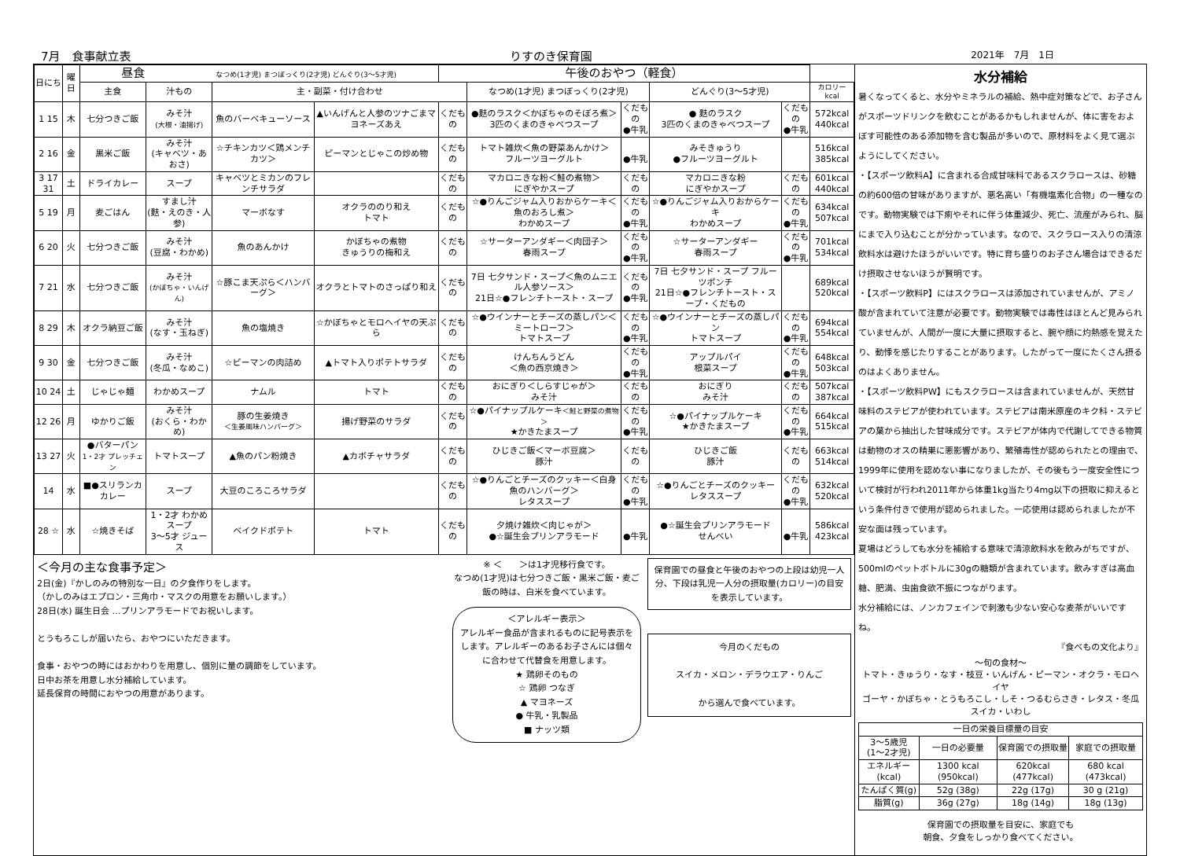7月　食事献立表 りすのき保育園 2021年　7月　1日
| 日にち | 曜日 | 昼食 なつめ(1才児) まつぼっくり(2才児) どんぐり(3〜5才児) | | | | 午後のおやつ（軽食） | | | | | |
| --- | --- | --- | --- | --- | --- | --- | --- | --- | --- | --- | --- |
| | | 主食 | 汁もの | 主・副菜・付け合わせ | | | なつめ(1才児) まつぼっくり(2才児) | | どんぐり(3〜5才児) | | カロリー kcal |
| 1 15 | 木 | 七分つきご飯 | みそ汁 (大根・油揚げ) | 魚のバーベキューソース | ▲いんげんと人参のツナごまマヨネーズあえ | くだもの | ●麩のラスク＜かぼちゃのそぼろ煮＞ 3匹のくまのきゃべつスープ | くだもの ●牛乳 | ● 麩のラスク 3匹のくまのきゃべつスープ | くだもの ●牛乳 | 572kcal 440kcal |
| 2 16 | 金 | 黒米ご飯 | みそ汁 (キャベツ・あおさ) | ☆チキンカツ＜鶏メンチカツ＞ | ピーマンとじゃこの炒め物 | くだもの | トマト雑炊＜魚の野菜あんかけ＞ フルーツヨーグルト | ●牛乳 | みそきゅうり ●フルーツヨーグルト | | 516kcal 385kcal |
| 3 17 31 | 土 | ドライカレー | スープ | キャベツとミカンのフレンチサラダ | | くだもの | マカロニきな粉＜鮭の煮物＞ にぎやかスープ | くだもの | マカロニきな粉 にぎやかスープ | くだもの | 601kcal 440kcal |
| 5 19 | 月 | 麦ごはん | すまし汁 (麩・えのき・人参) | マーボなす | オクラののり和え トマト | くだもの | ☆●りんごジャム入りおからケーキ＜魚のおろし煮＞ わかめスープ | くだもの ●牛乳 | ☆●りんごジャム入りおからケーキ わかめスープ | くだもの ●牛乳 | 634kcal 507kcal |
| 6 20 | 火 | 七分つきご飯 | みそ汁 (豆腐・わかめ) | 魚のあんかけ | かぼちゃの煮物 きゅうりの梅和え | くだもの | ☆サーターアンダギー＜肉団子＞ 春雨スープ | くだもの ●牛乳 | ☆サーターアンダギー 春雨スープ | くだもの ●牛乳 | 701kcal 534kcal |
| 7 21 | 水 | 七分つきご飯 | みそ汁 (かぼちゃ・いんげん) | ☆豚こま天ぷら＜ハンバーグ＞ | オクラとトマトのさっぱり和え | くだもの | 7日 七夕サンド・スープ＜魚のムニエル人参ソース＞ 21日☆●フレンチトースト・スープ | くだもの ●牛乳 | 7日 七夕サンド・スープ フルーツポンチ 21日☆●フレンチトースト・スープ・くだもの | | 689kcal 520kcal |
| 8 29 | 木 | オクラ納豆ご飯 | みそ汁 (なす・玉ねぎ) | 魚の塩焼き | ☆かぼちゃとモロヘイヤの天ぷら | くだもの | ☆●ウインナーとチーズの蒸しパン＜ミートローフ＞ トマトスープ | くだもの ●牛乳 | ☆●ウインナーとチーズの蒸しパン トマトスープ | くだもの ●牛乳 | 694kcal 554kcal |
| 9 30 | 金 | 七分つきご飯 | みそ汁 (冬瓜・なめこ) | ☆ピーマンの肉詰め | ▲トマト入りポテトサラダ | くだもの | けんちんうどん ＜魚の西京焼き＞ | くだもの ●牛乳 | アップルパイ 根菜スープ | くだもの ●牛乳 | 648kcal 503kcal |
| 10 24 | 土 | じゃじゃ麺 | わかめスープ | ナムル | トマト | くだもの | おにぎり＜しらすじゃが＞ みそ汁 | くだもの | おにぎり みそ汁 | くだもの | 507kcal 387kcal |
| 12 26 | 月 | ゆかりご飯 | みそ汁 (おくら・わかめ) | 豚の生姜焼き ＜生姜風味ハンバーグ＞ | 揚げ野菜のサラダ | くだもの | ☆●パイナップルケーキ ＜鮭と野菜の煮物＞ ★かきたまスープ | くだもの ●牛乳 | ☆●パイナップルケーキ ★かきたまスープ | くだもの ●牛乳 | 664kcal 515kcal |
| 13 27 | 火 | ●バターパン 1・2才 プレッチェン | トマトスープ | ▲魚のパン粉焼き | ▲カボチャサラダ | くだもの | ひじきご飯＜マーボ豆腐＞ 豚汁 | くだもの | ひじきご飯 豚汁 | くだもの | 663kcal 514kcal |
| 14 | 水 | ■●スリランカカレー | スープ | 大豆のころころサラダ | | くだもの | ☆●りんごとチーズのクッキー＜白身魚のハンバーグ＞ レタススープ | くだもの ●牛乳 | ☆●りんごとチーズのクッキー レタススープ | くだもの ●牛乳 | 632kcal 520kcal |
| 28 ☆ | 水 | ☆焼きそば | 1・2才 わかめスープ 3〜5才 ジュース | ベイクドポテト | トマト | くだもの | 夕焼け雑炊＜肉じゃが＞ ●☆誕生会プリンアラモード | ●牛乳 | ●☆誕生会プリンアラモード せんべい | ●牛乳 | 586kcal 423kcal |
＜今月の主な食事予定＞
2日(金)『かしのみの特別な一日』の夕食作りをします。
（かしのみはエプロン・三角巾・マスクの用意をお願いします。）
28日(水) 誕生日会 …プリンアラモードでお祝いします。
とうもろこしが届いたら、おやつにいただきます。
食事・おやつの時にはおかわりを用意し、個別に量の調節をしています。
日中お茶を用意し水分補給しています。
延長保育の時間におやつの用意があります。
※ ＜　　＞は1才児移行食です。
なつめ(1才児)は七分つきご飯・黒米ご飯・麦ご飯の時は、白米を食べています。
＜アレルギー表示＞
アレルギー食品が含まれるものに記号表示をします。アレルギーのあるお子さんには個々に合わせて代替食を用意します。
★ 鶏卵そのもの
☆ 鶏卵 つなぎ
▲ マヨネーズ
● 牛乳・乳製品
■ ナッツ類
保育園での昼食と午後のおやつの上段は幼児一人分、下段は乳児一人分の摂取量(カロリー)の目安を表示しています。
今月のくだもの
スイカ・メロン・デラウエア・りんご
から選んで食べています。
水分補給
暑くなってくると、水分やミネラルの補給、熱中症対策などで、お子さんがスポーツドリンクを飲むことがあるかもしれませんが、体に害をおよぼす可能性のある添加物を含む製品が多いので、原材料をよく見て選ぶようにしてください。
・【スポーツ飲料A】に含まれる合成甘味料であるスクラロースは、砂糖の約600倍の甘味がありますが、悪名高い「有機塩素化合物」の一種なのです。動物実験では下痢やそれに伴う体重減少、死亡、流産がみられ、脳にまで入り込むことが分かっています。なので、スクラロース入りの清涼飲料水は避けたほうがいいです。特に育ち盛りのお子さん場合はできるだけ摂取させないほうが賢明です。
・【スポーツ飲料P】にはスクラロースは添加されていませんが、アミノ酸が含まれていて注意が必要です。動物実験では毒性はほとんど見みられていませんが、人間が一度に大量に摂取すると、腕や顔に灼熱感を覚えたり、動悸を感じたりすることがあります。したがって一度にたくさん摂るのはよくありません。
・【スポーツ飲料PW】にもスクラロースは含まれていませんが、天然甘味料のステビアが使われています。ステビアは南米原産のキク科・ステビアの葉から抽出した甘味成分です。ステビアが体内で代謝してできる物質は動物のオスの精巣に悪影響があり、繁殖毒性が認められたとの理由で、1999年に使用を認めない事になりましたが、その後もう一度安全性について検討が行われ2011年から体重1kg当たり4mg以下の摂取に抑えるという条件付きで使用が認められました。一応使用は認められましたが不安な面は残っています。
夏場はどうしても水分を補給する意味で清涼飲料水を飲みがちですが、500mlのペットボトルに30gの糖類が含まれています。飲みすぎは高血糖、肥満、虫歯食欲不振につながります。
水分補給には、ノンカフェインで刺激も少ない安心な麦茶がいいですね。
『食べもの文化より』
〜旬の食材〜
トマト・きゅうり・なす・枝豆・いんげん・ピーマン・オクラ・モロヘイヤ
ゴーヤ・かぼちゃ・とうもろこし・しそ・つるむらさき・レタス・冬瓜
スイカ・いわし
| 一日の栄養目標量の目安 | | | |
| --- | --- | --- | --- |
| 3〜5歳児 (1〜2才児) | 一日の必要量 | 保育園での摂取量 | 家庭での摂取量 |
| エネルギー(kcal) | 1300 kcal (950kcal) | 620kcal (477kcal) | 680 kcal (473kcal) |
| たんぱく質(g) | 52g (38g) | 22g (17g) | 30 g (21g) |
| 脂質(g) | 36g (27g) | 18g (14g) | 18g (13g) |
保育園での摂取量を目安に、家庭でも
朝食、夕食をしっかり食べてください。